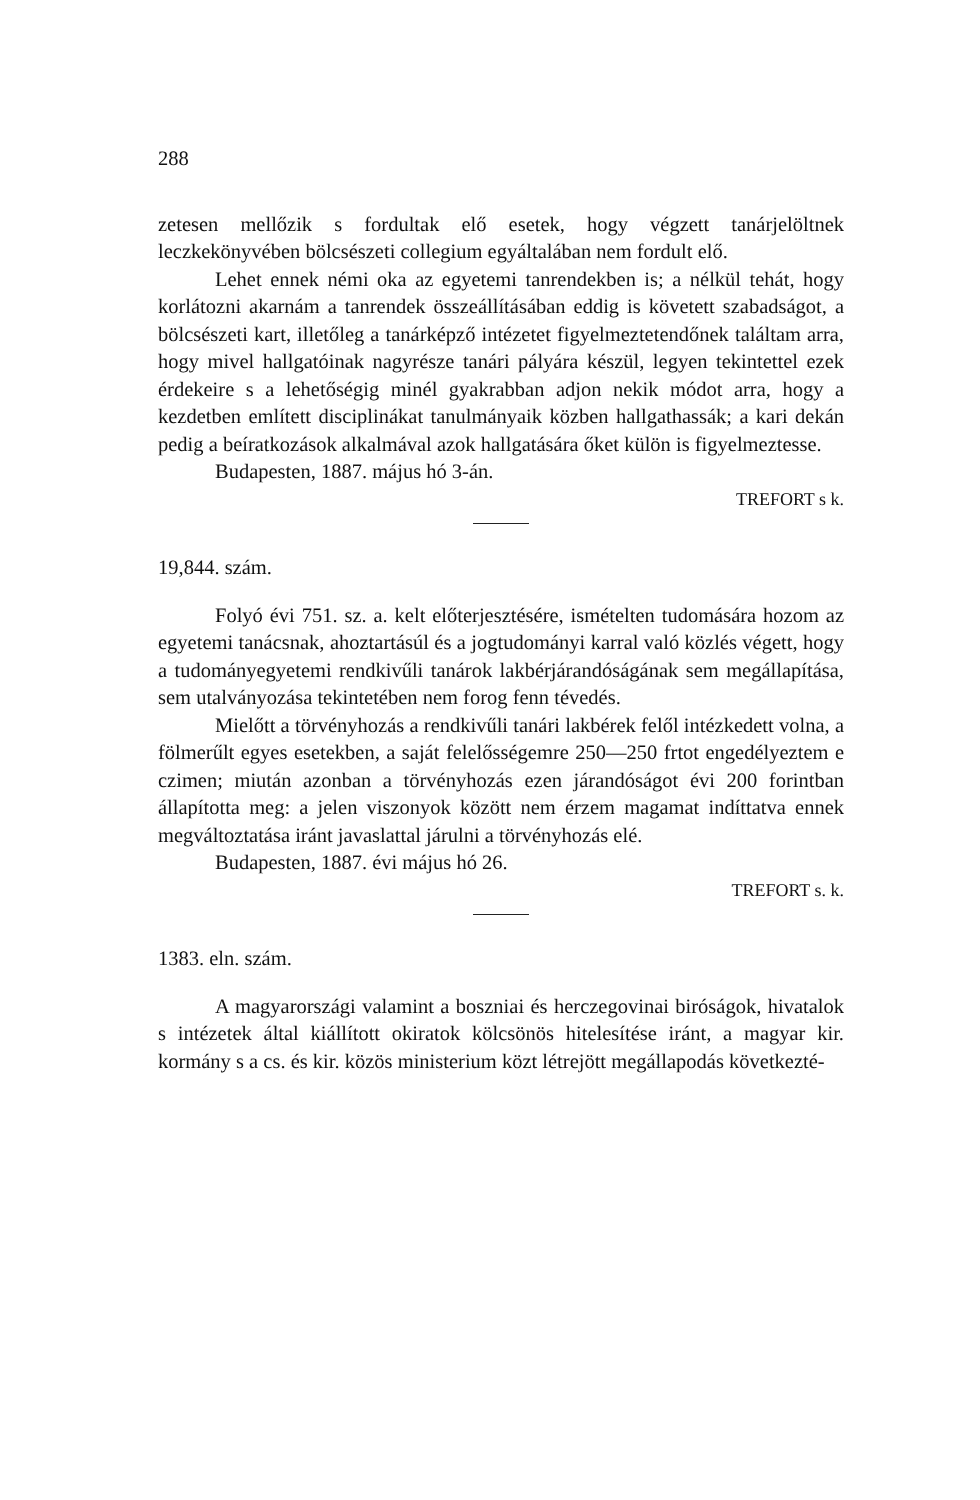288
zetesen mellőzik s fordultak elő esetek, hogy végzett tanárjelöltnek leczkekönyvében bölcsészeti collegium egyáltalában nem fordult elő.
Lehet ennek némi oka az egyetemi tanrendekben is; a nélkül tehát, hogy korlátozni akarnám a tanrendek összeállításában eddig is követett szabadságot, a bölcsészeti kart, illetőleg a tanárképző intézetet figyelmeztetendőnek találtam arra, hogy mivel hallgatóinak nagyrésze tanári pályára készül, legyen tekintettel ezek érdekeire s a lehetőségig minél gyakrabban adjon nekik módot arra, hogy a kezdetben említett disciplinákat tanulmányaik közben hallgathassák; a kari dekán pedig a beíratkozások alkalmával azok hallgatására őket külön is figyelmeztesse.
Budapesten, 1887. május hó 3-án.
TREFORT s k.
19,844. szám.
Folyó évi 751. sz. a. kelt előterjesztésére, ismételten tudomására hozom az egyetemi tanácsnak, ahoztartásúl és a jogtudományi karral való közlés végett, hogy a tudományegyetemi rendkivűli tanárok lakbérjárandóságának sem megállapítása, sem utalványozása tekintetében nem forog fenn tévedés.
Mielőtt a törvényhozás a rendkivűli tanári lakbérek felől intézkedett volna, a fölmerűlt egyes esetekben, a saját felelősségemre 250—250 frtot engedélyeztem e czimen; miután azonban a törvényhozás ezen járandóságot évi 200 forintban állapította meg: a jelen viszonyok között nem érzem magamat indíttatva ennek megváltoztatása iránt javaslattal járulni a törvényhozás elé.
Budapesten, 1887. évi május hó 26.
TREFORT s. k.
1383. eln. szám.
A magyarországi valamint a boszniai és herczegovinai biróságok, hivatalok s intézetek által kiállított okiratok kölcsönös hitelesítése iránt, a magyar kir. kormány s a cs. és kir. közös ministerium közt létrejött megállapodás következté-